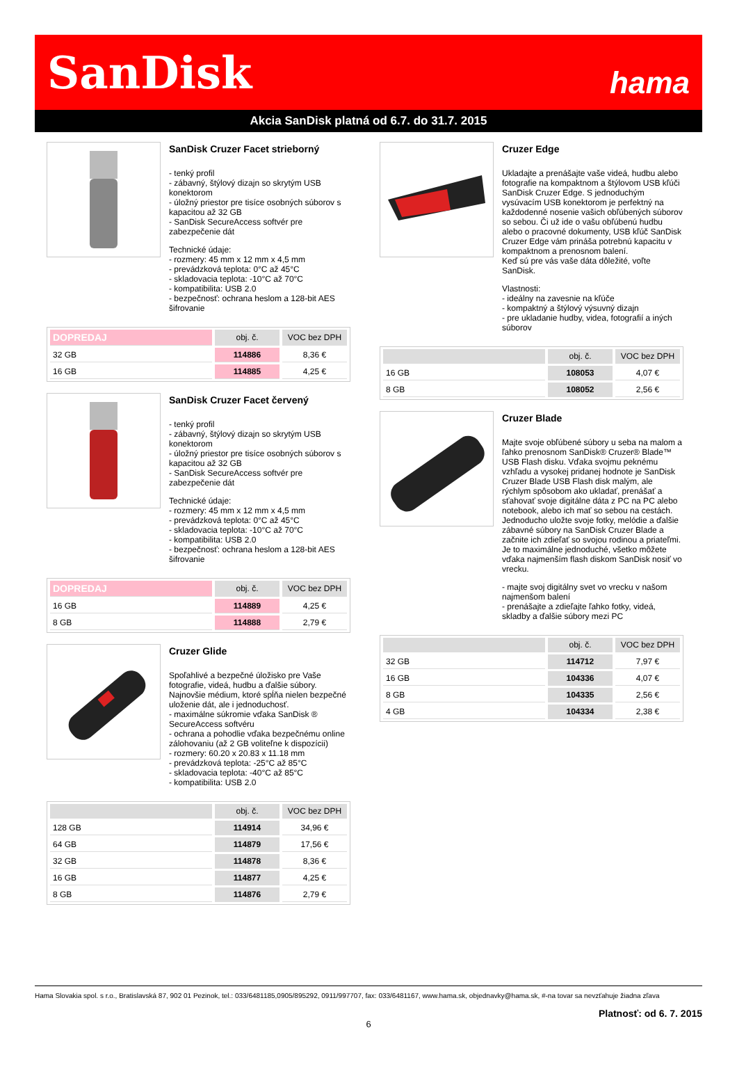SanDisk hama
Akcia SanDisk platná od 6.7. do 31.7. 2015
SanDisk Cruzer Facet strieborný
- tenký profil
- zábavný, štýlový dizajn so skrytým USB konektorom
- úložný priestor pre tisíce osobných súborov s kapacitou až 32 GB
- SanDisk SecureAccess softvér pre zabezpečenie dát
Technické údaje:
- rozmery: 45 mm x 12 mm x 4,5 mm
- prevádzková teplota: 0°C až 45°C
- skladovacia teplota: -10°C až 70°C
- kompatibilita: USB 2.0
- bezpečnosť: ochrana heslom a 128-bit AES šifrovanie
| DOPREDAJ | obj. č. | VOC bez DPH |
| --- | --- | --- |
| 32 GB | 114886 | 8,36 € |
| 16 GB | 114885 | 4,25 € |
SanDisk Cruzer Facet červený
- tenký profil
- zábavný, štýlový dizajn so skrytým USB konektorom
- úložný priestor pre tisíce osobných súborov s kapacitou až 32 GB
- SanDisk SecureAccess softvér pre zabezpečenie dát
Technické údaje:
- rozmery: 45 mm x 12 mm x 4,5 mm
- prevádzková teplota: 0°C až 45°C
- skladovacia teplota: -10°C až 70°C
- kompatibilita: USB 2.0
- bezpečnosť: ochrana heslom a 128-bit AES šifrovanie
| DOPREDAJ | obj. č. | VOC bez DPH |
| --- | --- | --- |
| 16 GB | 114889 | 4,25 € |
| 8 GB | 114888 | 2,79 € |
Cruzer Glide
Spoľahlivé a bezpečné úložisko pre Vaše fotografie, videá, hudbu a ďalšie súbory. Najnovšie médium, ktoré spĺňa nielen bezpečné uloženie dát, ale i jednoduchosť.
- maximálne súkromie vďaka SanDisk ® SecureAccess softvéru
- ochrana a pohodlie vďaka bezpečnému online zálohovaniu (až 2 GB voliteľne k dispozícii)
- rozmery: 60.20 x 20.83 x 11.18 mm
- prevádzková teplota: -25°C až 85°C
- skladovacia teplota: -40°C až 85°C
- kompatibilita: USB 2.0
| | obj. č. | VOC bez DPH |
| --- | --- | --- |
| 128 GB | 114914 | 34,96 € |
| 64 GB | 114879 | 17,56 € |
| 32 GB | 114878 | 8,36 € |
| 16 GB | 114877 | 4,25 € |
| 8 GB | 114876 | 2,79 € |
Cruzer Edge
Ukladajte a prenášajte vaše videá, hudbu alebo fotografie na kompaktnom a štýlovom USB kľúči SanDisk Cruzer Edge. S jednoduchým vysúvacím USB konektorom je perfektný na každodenné nosenie vašich obľúbených súborov so sebou. Či už ide o vašu obľúbenú hudbu alebo o pracovné dokumenty, USB kľúč SanDisk Cruzer Edge vám prináša potrebnú kapacitu v kompaktnom a prenosnom balení.
Keď sú pre vás vaše dáta dôležité, voľte SanDisk.
Vlastnosti:
- ideálny na zavesnie na kľúče
- kompaktný a štýlový výsuvný dizajn
- pre ukladanie hudby, videa, fotografií a iných súborov
| | obj. č. | VOC bez DPH |
| --- | --- | --- |
| 16 GB | 108053 | 4,07 € |
| 8 GB | 108052 | 2,56 € |
Cruzer Blade
Majte svoje obľúbené súbory u seba na malom a ľahko prenosnom SanDisk® Cruzer® Blade™ USB Flash disku. Vďaka svojmu peknému vzhľadu a vysokej pridanej hodnote je SanDisk Cruzer Blade USB Flash disk malým, ale rýchlym spôsobom ako ukladať, prenášať a sťahovať svoje digitálne dáta z PC na PC alebo notebook, alebo ich mať so sebou na cestách. Jednoducho uložte svoje fotky, melódie a ďalšie zábavné súbory na SanDisk Cruzer Blade a začnite ich zdieľať so svojou rodinou a priateľmi. Je to maximálne jednoduché, všetko môžete vďaka najmenším flash diskom SanDisk nosiť vo vrecku.
- majte svoj digitálny svet vo vrecku v našom najmenšom balení
- prenášajte a zdieľajte ľahko fotky, videá, skladby a ďalšie súbory mezi PC
| | obj. č. | VOC bez DPH |
| --- | --- | --- |
| 32 GB | 114712 | 7,97 € |
| 16 GB | 104336 | 4,07 € |
| 8 GB | 104335 | 2,56 € |
| 4 GB | 104334 | 2,38 € |
Hama Slovakia spol. s r.o., Bratislavská 87, 902 01 Pezinok, tel.: 033/6481185,0905/895292, 0911/997707, fax: 033/6481167, www.hama.sk, objednavky@hama.sk, #-na tovar sa nevzťahuje žiadna zľava
Platnosť: od 6. 7. 2015
6